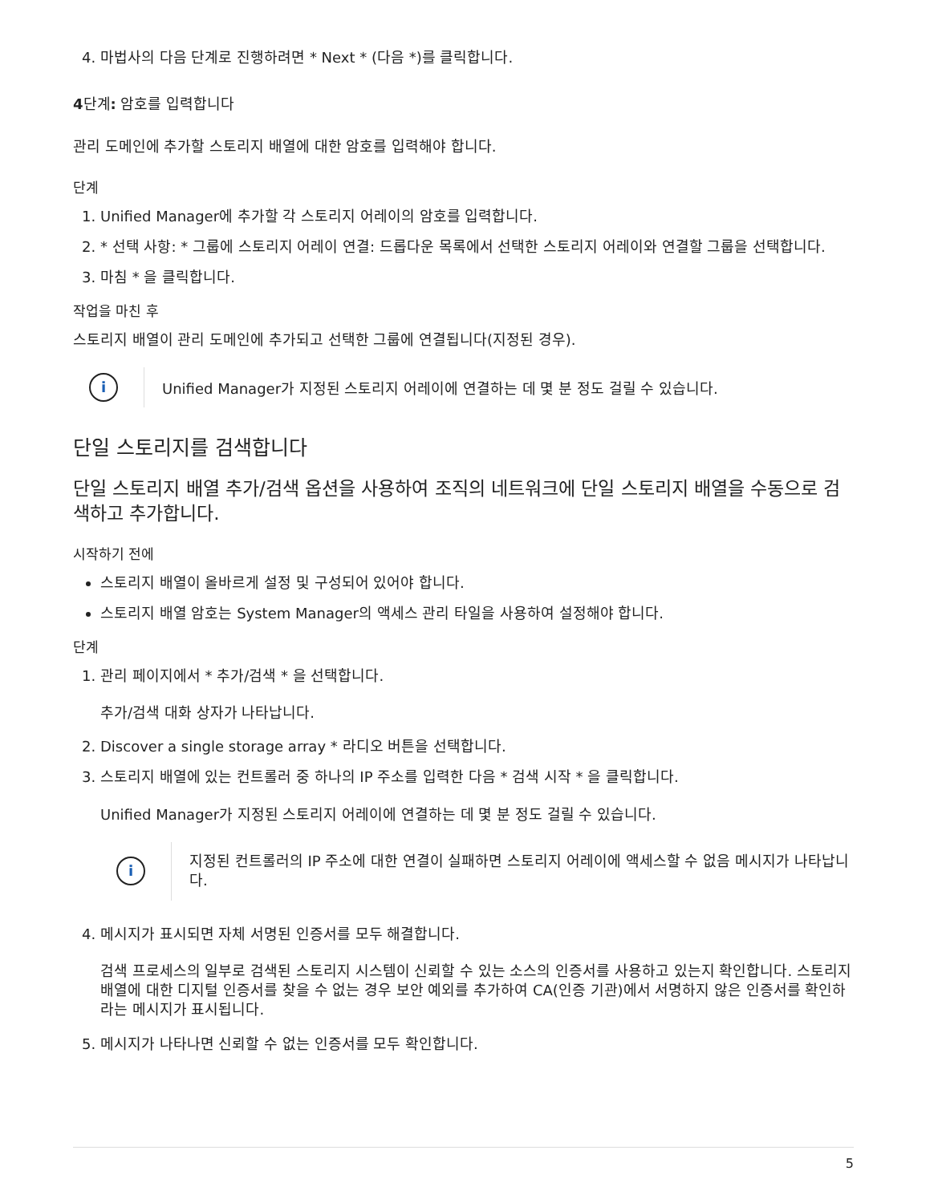4. 마법사의 다음 단계로 진행하려면 * Next * (다음 *)를 클릭합니다.
4단계: 암호를 입력합니다
관리 도메인에 추가할 스토리지 배열에 대한 암호를 입력해야 합니다.
단계
1. Unified Manager에 추가할 각 스토리지 어레이의 암호를 입력합니다.
2. * 선택 사항: * 그룹에 스토리지 어레이 연결: 드롭다운 목록에서 선택한 스토리지 어레이와 연결할 그룹을 선택합니다.
3. 마침 * 을 클릭합니다.
작업을 마친 후
스토리지 배열이 관리 도메인에 추가되고 선택한 그룹에 연결됩니다(지정된 경우).
i
Unified Manager가 지정된 스토리지 어레이에 연결하는 데 몇 분 정도 걸릴 수 있습니다.
단일 스토리지를 검색합니다
단일 스토리지 배열 추가/검색 옵션을 사용하여 조직의 네트워크에 단일 스토리지 배열을 수동으로 검색하고 추가합니다.
시작하기 전에
스토리지 배열이 올바르게 설정 및 구성되어 있어야 합니다.
스토리지 배열 암호는 System Manager의 액세스 관리 타일을 사용하여 설정해야 합니다.
단계
1. 관리 페이지에서 * 추가/검색 * 을 선택합니다.
추가/검색 대화 상자가 나타납니다.
2. Discover a single storage array * 라디오 버튼을 선택합니다.
3. 스토리지 배열에 있는 컨트롤러 중 하나의 IP 주소를 입력한 다음 * 검색 시작 * 을 클릭합니다.
Unified Manager가 지정된 스토리지 어레이에 연결하는 데 몇 분 정도 걸릴 수 있습니다.
i
지정된 컨트롤러의 IP 주소에 대한 연결이 실패하면 스토리지 어레이에 액세스할 수 없음 메시지가 나타납니다.
4. 메시지가 표시되면 자체 서명된 인증서를 모두 해결합니다.
검색 프로세스의 일부로 검색된 스토리지 시스템이 신뢰할 수 있는 소스의 인증서를 사용하고 있는지 확인합니다. 스토리지 배열에 대한 디지털 인증서를 찾을 수 없는 경우 보안 예외를 추가하여 CA(인증 기관)에서 서명하지 않은 인증서를 확인하라는 메시지가 표시됩니다.
5. 메시지가 나타나면 신뢰할 수 없는 인증서를 모두 확인합니다.
5